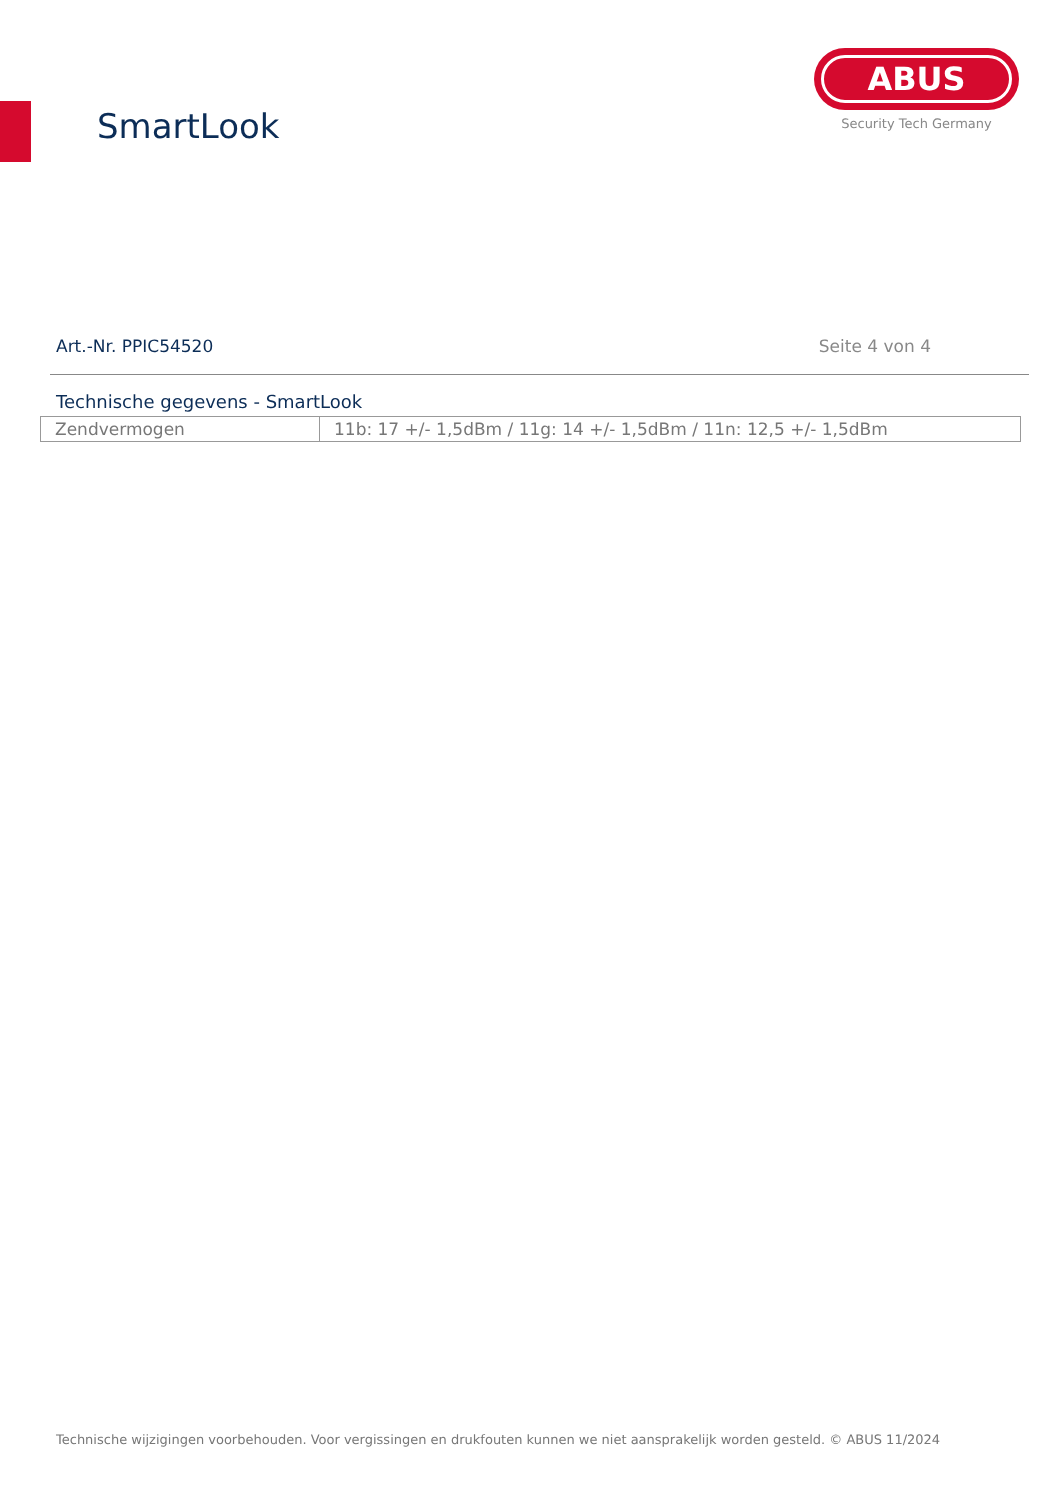SmartLook
ABUS
Security Tech Germany
Art.-Nr. PPIC54520 Seite 4 von 4
Technische gegevens - SmartLook
| Zendvermogen | 11b: 17 +/- 1,5dBm / 11g: 14 +/- 1,5dBm / 11n: 12,5 +/- 1,5dBm |
Technische wijzigingen voorbehouden. Voor vergissingen en drukfouten kunnen we niet aansprakelijk worden gesteld. © ABUS 11/2024